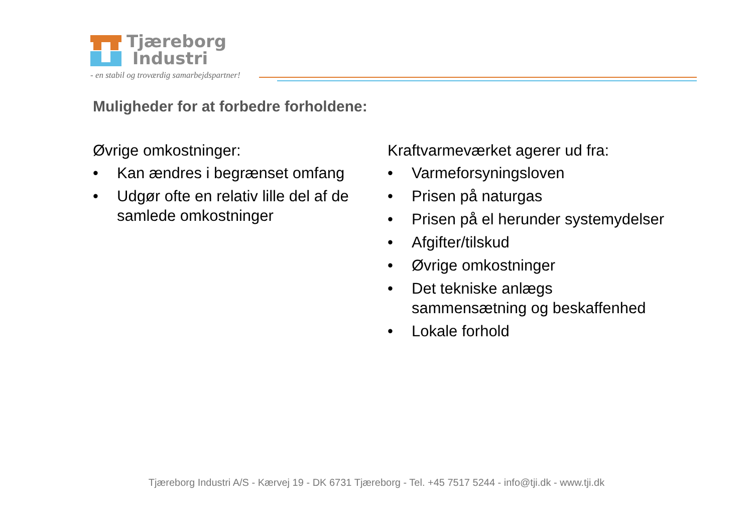Tjæreborg
Industri
- en stabil og troværdig samarbejdspartner!
Muligheder for at forbedre forholdene:
Øvrige omkostninger:
• Kan ændres i begrænset omfang
• Udgør ofte en relativ lille del af de samlede omkostninger
Kraftvarmeværket agerer ud fra:
• Varmeforsyningsloven
• Prisen på naturgas
• Prisen på el herunder systemydelser
• Afgifter/tilskud
• Øvrige omkostninger
• Det tekniske anlægs sammensætning og beskaffenhed
• Lokale forhold
Tjæreborg Industri A/S - Kærvej 19 - DK 6731 Tjæreborg - Tel. +45 7517 5244 - info@tji.dk - www.tji.dk